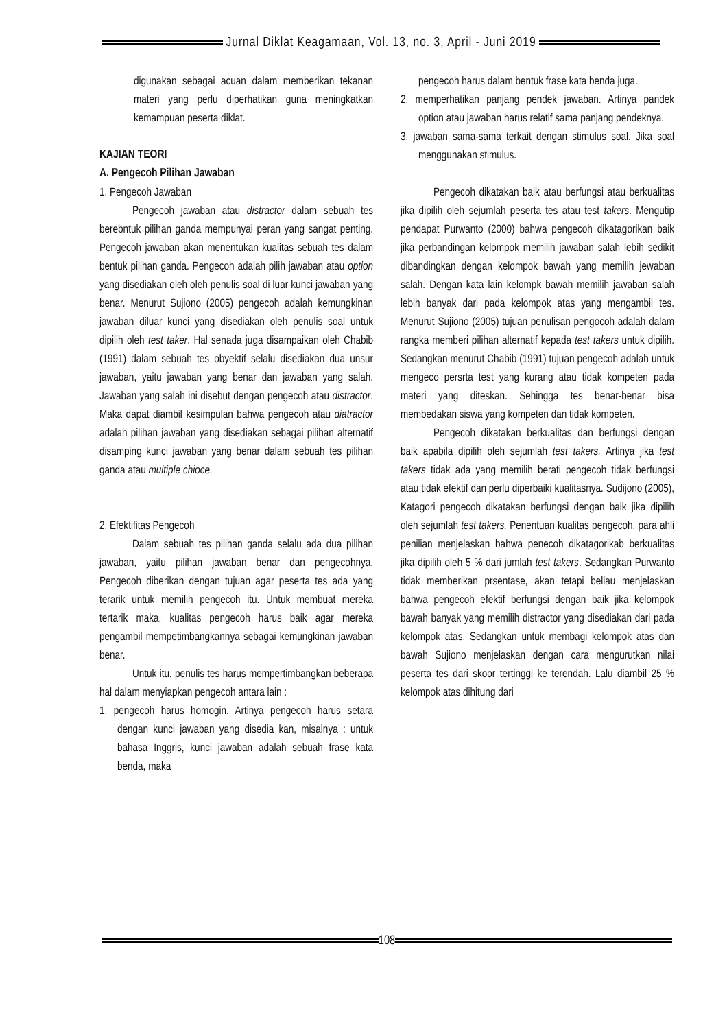Jurnal Diklat Keagamaan, Vol. 13, no. 3, April - Juni 2019
digunakan sebagai acuan dalam memberikan tekanan materi yang perlu diperhatikan guna meningkatkan kemampuan peserta diklat.
KAJIAN TEORI
A. Pengecoh Pilihan Jawaban
1. Pengecoh Jawaban
Pengecoh jawaban atau distractor dalam sebuah tes berebntuk pilihan ganda mempunyai peran yang sangat penting. Pengecoh jawaban akan menentukan kualitas sebuah tes dalam bentuk pilihan ganda. Pengecoh adalah pilih jawaban atau option yang disediakan oleh oleh penulis soal di luar kunci jawaban yang benar. Menurut Sujiono (2005) pengecoh adalah kemungkinan jawaban diluar kunci yang disediakan oleh penulis soal untuk dipilih oleh test taker. Hal senada juga disampaikan oleh Chabib (1991) dalam sebuah tes obyektif selalu disediakan dua unsur jawaban, yaitu jawaban yang benar dan jawaban yang salah. Jawaban yang salah ini disebut dengan pengecoh atau distractor. Maka dapat diambil kesimpulan bahwa pengecoh atau diatractor adalah pilihan jawaban yang disediakan sebagai pilihan alternatif disamping kunci jawaban yang benar dalam sebuah tes pilihan ganda atau multiple chioce.
2. Efektifitas Pengecoh
Dalam sebuah tes pilihan ganda selalu ada dua pilihan jawaban, yaitu pilihan jawaban benar dan pengecohnya. Pengecoh diberikan dengan tujuan agar peserta tes ada yang terarik untuk memilih pengecoh itu. Untuk membuat mereka tertarik maka, kualitas pengecoh harus baik agar mereka pengambil mempetimbangkannya sebagai kemungkinan jawaban benar.
Untuk itu, penulis tes harus mempertimbangkan beberapa hal dalam menyiapkan pengecoh antara lain :
1. pengecoh harus homogin. Artinya pengecoh harus setara dengan kunci jawaban yang disedia kan, misalnya : untuk bahasa Inggris, kunci jawaban adalah sebuah frase kata benda, maka
pengecoh harus dalam bentuk frase kata benda juga.
2. memperhatikan panjang pendek jawaban. Artinya pandek option atau jawaban harus relatif sama panjang pendeknya.
3. jawaban sama-sama terkait dengan stimulus soal. Jika soal menggunakan stimulus.
Pengecoh dikatakan baik atau berfungsi atau berkualitas jika dipilih oleh sejumlah peserta tes atau test takers. Mengutip pendapat Purwanto (2000) bahwa pengecoh dikatagorikan baik jika perbandingan kelompok memilih jawaban salah lebih sedikit dibandingkan dengan kelompok bawah yang memilih jewaban salah. Dengan kata lain kelompk bawah memilih jawaban salah lebih banyak dari pada kelompok atas yang mengambil tes. Menurut Sujiono (2005) tujuan penulisan pengocoh adalah dalam rangka memberi pilihan alternatif kepada test takers untuk dipilih. Sedangkan menurut Chabib (1991) tujuan pengecoh adalah untuk mengeco persrta test yang kurang atau tidak kompeten pada materi yang diteskan. Sehingga tes benar-benar bisa membedakan siswa yang kompeten dan tidak kompeten.
Pengecoh dikatakan berkualitas dan berfungsi dengan baik apabila dipilih oleh sejumlah test takers. Artinya jika test takers tidak ada yang memilih berati pengecoh tidak berfungsi atau tidak efektif dan perlu diperbaiki kualitasnya. Sudijono (2005), Katagori pengecoh dikatakan berfungsi dengan baik jika dipilih oleh sejumlah test takers. Penentuan kualitas pengecoh, para ahli penilian menjelaskan bahwa penecoh dikatagorikab berkualitas jika dipilih oleh 5 % dari jumlah test takers. Sedangkan Purwanto tidak memberikan prsentase, akan tetapi beliau menjelaskan bahwa pengecoh efektif berfungsi dengan baik jika kelompok bawah banyak yang memilih distractor yang disediakan dari pada kelompok atas. Sedangkan untuk membagi kelompok atas dan bawah Sujiono menjelaskan dengan cara mengurutkan nilai peserta tes dari skoor tertinggi ke terendah. Lalu diambil 25 % kelompok atas dihitung dari
108